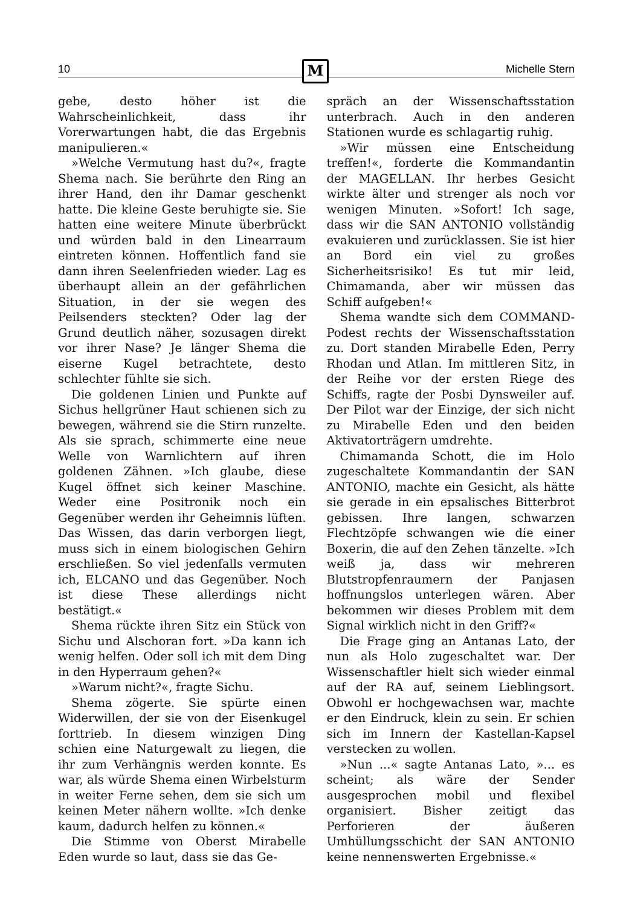10 Michelle Stern M
gebe, desto höher ist die Wahrscheinlichkeit, dass ihr Vorerwartungen habt, die das Ergebnis manipulieren.«
»Welche Vermutung hast du?«, fragte Shema nach. Sie berührte den Ring an ihrer Hand, den ihr Damar geschenkt hatte. Die kleine Geste beruhigte sie. Sie hatten eine weitere Minute überbrückt und würden bald in den Linearraum eintreten können. Hoffentlich fand sie dann ihren Seelenfrieden wieder. Lag es überhaupt allein an der gefährlichen Situation, in der sie wegen des Peilsenders steckten? Oder lag der Grund deutlich näher, sozusagen direkt vor ihrer Nase? Je länger Shema die eiserne Kugel betrachtete, desto schlechter fühlte sie sich.
Die goldenen Linien und Punkte auf Sichus hellgrüner Haut schienen sich zu bewegen, während sie die Stirn runzelte. Als sie sprach, schimmerte eine neue Welle von Warnlichtern auf ihren goldenen Zähnen. »Ich glaube, diese Kugel öffnet sich keiner Maschine. Weder eine Positronik noch ein Gegenüber werden ihr Geheimnis lüften. Das Wissen, das darin verborgen liegt, muss sich in einem biologischen Gehirn erschließen. So viel jedenfalls vermuten ich, ELCANO und das Gegenüber. Noch ist diese These allerdings nicht bestätigt.«
Shema rückte ihren Sitz ein Stück von Sichu und Alschoran fort. »Da kann ich wenig helfen. Oder soll ich mit dem Ding in den Hyperraum gehen?«
»Warum nicht?«, fragte Sichu.
Shema zögerte. Sie spürte einen Widerwillen, der sie von der Eisenkugel forttrieb. In diesem winzigen Ding schien eine Naturgewalt zu liegen, die ihr zum Verhängnis werden konnte. Es war, als würde Shema einen Wirbelsturm in weiter Ferne sehen, dem sie sich um keinen Meter nähern wollte. »Ich denke kaum, dadurch helfen zu können.«
Die Stimme von Oberst Mirabelle Eden wurde so laut, dass sie das Ge-
spräch an der Wissenschaftsstation unterbrach. Auch in den anderen Stationen wurde es schlagartig ruhig.
»Wir müssen eine Entscheidung treffen!«, forderte die Kommandantin der MAGELLAN. Ihr herbes Gesicht wirkte älter und strenger als noch vor wenigen Minuten. »Sofort! Ich sage, dass wir die SAN ANTONIO vollständig evakuieren und zurücklassen. Sie ist hier an Bord ein viel zu großes Sicherheitsrisiko! Es tut mir leid, Chimamanda, aber wir müssen das Schiff aufgeben!«
Shema wandte sich dem COMMAND-Podest rechts der Wissenschaftsstation zu. Dort standen Mirabelle Eden, Perry Rhodan und Atlan. Im mittleren Sitz, in der Reihe vor der ersten Riege des Schiffs, ragte der Posbi Dynsweiler auf. Der Pilot war der Einzige, der sich nicht zu Mirabelle Eden und den beiden Aktivatorträgern umdrehte.
Chimamanda Schott, die im Holo zugeschaltete Kommandantin der SAN ANTONIO, machte ein Gesicht, als hätte sie gerade in ein epsalisches Bitterbrot gebissen. Ihre langen, schwarzen Flechtzöpfe schwangen wie die einer Boxerin, die auf den Zehen tänzelte. »Ich weiß ja, dass wir mehreren Blutstropfenraumern der Panjasen hoffnungslos unterlegen wären. Aber bekommen wir dieses Problem mit dem Signal wirklich nicht in den Griff?«
Die Frage ging an Antanas Lato, der nun als Holo zugeschaltet war. Der Wissenschaftler hielt sich wieder einmal auf der RA auf, seinem Lieblingsort. Obwohl er hochgewachsen war, machte er den Eindruck, klein zu sein. Er schien sich im Innern der Kastellan-Kapsel verstecken zu wollen.
»Nun ...« sagte Antanas Lato, »... es scheint; als wäre der Sender ausgesprochen mobil und flexibel organisiert. Bisher zeitigt das Perforieren der äußeren Umhüllungsschicht der SAN ANTONIO keine nennenswerten Ergebnisse.«